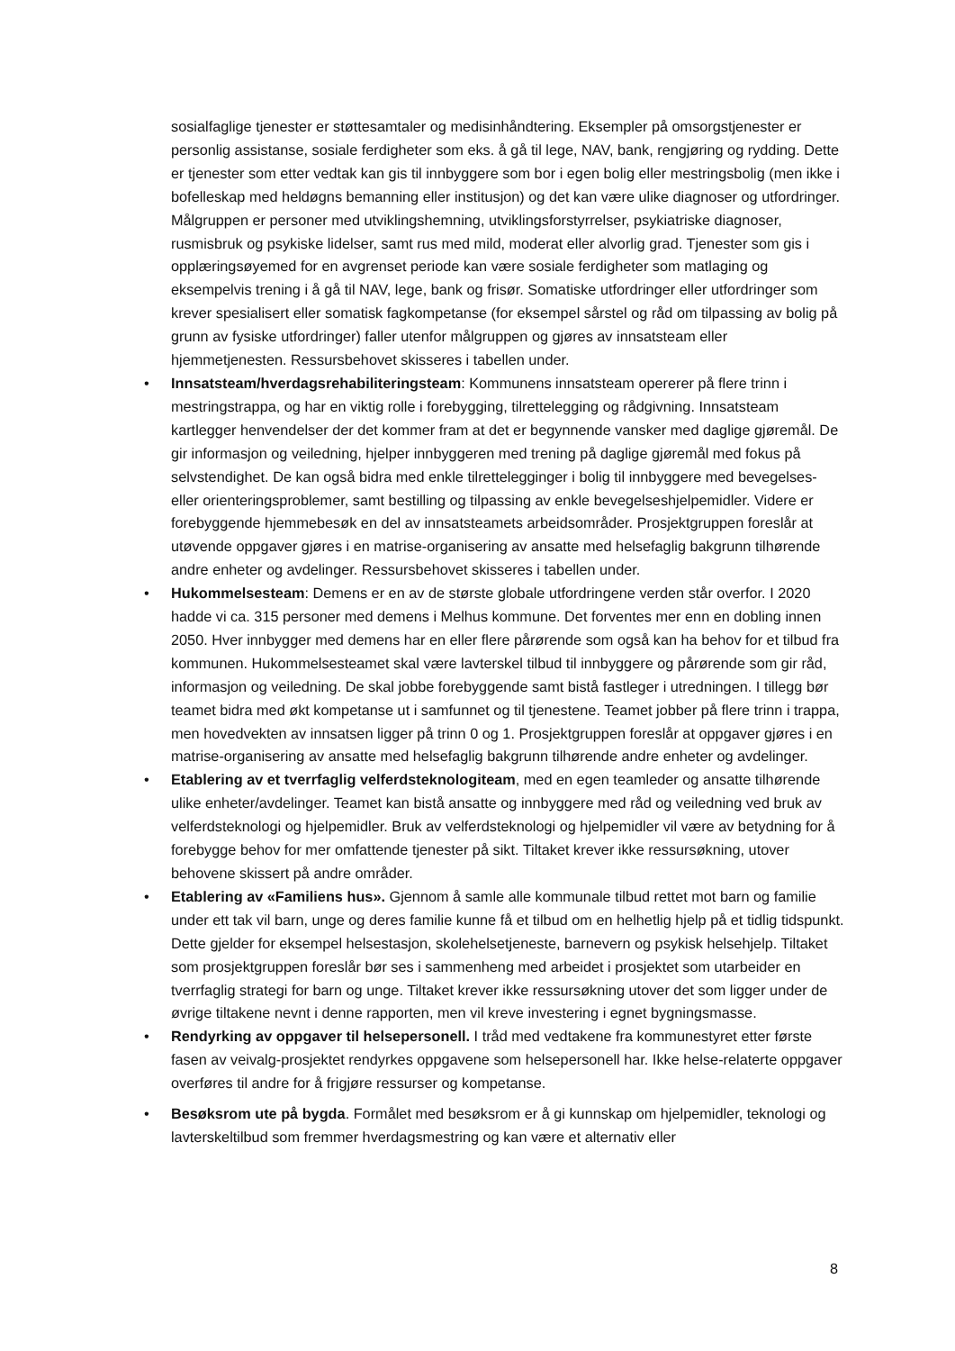sosialfaglige tjenester er støttesamtaler og medisinhåndtering. Eksempler på omsorgstjenester er personlig assistanse, sosiale ferdigheter som eks. å gå til lege, NAV, bank, rengjøring og rydding. Dette er tjenester som etter vedtak kan gis til innbyggere som bor i egen bolig eller mestringsbolig (men ikke i bofelleskap med heldøgns bemanning eller institusjon) og det kan være ulike diagnoser og utfordringer. Målgruppen er personer med utviklingshemning, utviklingsforstyrrelser, psykiatriske diagnoser, rusmisbruk og psykiske lidelser, samt rus med mild, moderat eller alvorlig grad. Tjenester som gis i opplæringsøyemed for en avgrenset periode kan være sosiale ferdigheter som matlaging og eksempelvis trening i å gå til NAV, lege, bank og frisør. Somatiske utfordringer eller utfordringer som krever spesialisert eller somatisk fagkompetanse (for eksempel sårstel og råd om tilpassing av bolig på grunn av fysiske utfordringer) faller utenfor målgruppen og gjøres av innsatsteam eller hjemmetjenesten. Ressursbehovet skisseres i tabellen under.
• Innsatsteam/hverdagsrehabiliteringsteam: Kommunens innsatsteam opererer på flere trinn i mestringstrappa, og har en viktig rolle i forebygging, tilrettelegging og rådgivning. Innsatsteam kartlegger henvendelser der det kommer fram at det er begynnende vansker med daglige gjøremål. De gir informasjon og veiledning, hjelper innbyggeren med trening på daglige gjøremål med fokus på selvstendighet. De kan også bidra med enkle tilrettelegginger i bolig til innbyggere med bevegelses- eller orienteringsproblemer, samt bestilling og tilpassing av enkle bevegelseshjelpemidler. Videre er forebyggende hjemmebesøk en del av innsatsteamets arbeidsområder. Prosjektgruppen foreslår at utøvende oppgaver gjøres i en matrise-organisering av ansatte med helsefaglig bakgrunn tilhørende andre enheter og avdelinger. Ressursbehovet skisseres i tabellen under.
• Hukommelsesteam: Demens er en av de største globale utfordringene verden står overfor. I 2020 hadde vi ca. 315 personer med demens i Melhus kommune. Det forventes mer enn en dobling innen 2050. Hver innbygger med demens har en eller flere pårørende som også kan ha behov for et tilbud fra kommunen. Hukommelsesteamet skal være lavterskel tilbud til innbyggere og pårørende som gir råd, informasjon og veiledning. De skal jobbe forebyggende samt bistå fastleger i utredningen. I tillegg bør teamet bidra med økt kompetanse ut i samfunnet og til tjenestene. Teamet jobber på flere trinn i trappa, men hovedvekten av innsatsen ligger på trinn 0 og 1. Prosjektgruppen foreslår at oppgaver gjøres i en matrise-organisering av ansatte med helsefaglig bakgrunn tilhørende andre enheter og avdelinger.
• Etablering av et tverrfaglig velferdsteknologiteam, med en egen teamleder og ansatte tilhørende ulike enheter/avdelinger. Teamet kan bistå ansatte og innbyggere med råd og veiledning ved bruk av velferdsteknologi og hjelpemidler. Bruk av velferdsteknologi og hjelpemidler vil være av betydning for å forebygge behov for mer omfattende tjenester på sikt. Tiltaket krever ikke ressursøkning, utover behovene skissert på andre områder.
• Etablering av «Familiens hus». Gjennom å samle alle kommunale tilbud rettet mot barn og familie under ett tak vil barn, unge og deres familie kunne få et tilbud om en helhetlig hjelp på et tidlig tidspunkt. Dette gjelder for eksempel helsestasjon, skolehelsetjeneste, barnevern og psykisk helsehjelp. Tiltaket som prosjektgruppen foreslår bør ses i sammenheng med arbeidet i prosjektet som utarbeider en tverrfaglig strategi for barn og unge. Tiltaket krever ikke ressursøkning utover det som ligger under de øvrige tiltakene nevnt i denne rapporten, men vil kreve investering i egnet bygningsmasse.
• Rendyrking av oppgaver til helsepersonell. I tråd med vedtakene fra kommunestyret etter første fasen av veivalg-prosjektet rendyrkes oppgavene som helsepersonell har. Ikke helse-relaterte oppgaver overføres til andre for å frigjøre ressurser og kompetanse.
• Besøksrom ute på bygda. Formålet med besøksrom er å gi kunnskap om hjelpemidler, teknologi og lavterskeltilbud som fremmer hverdagsmestring og kan være et alternativ eller
8